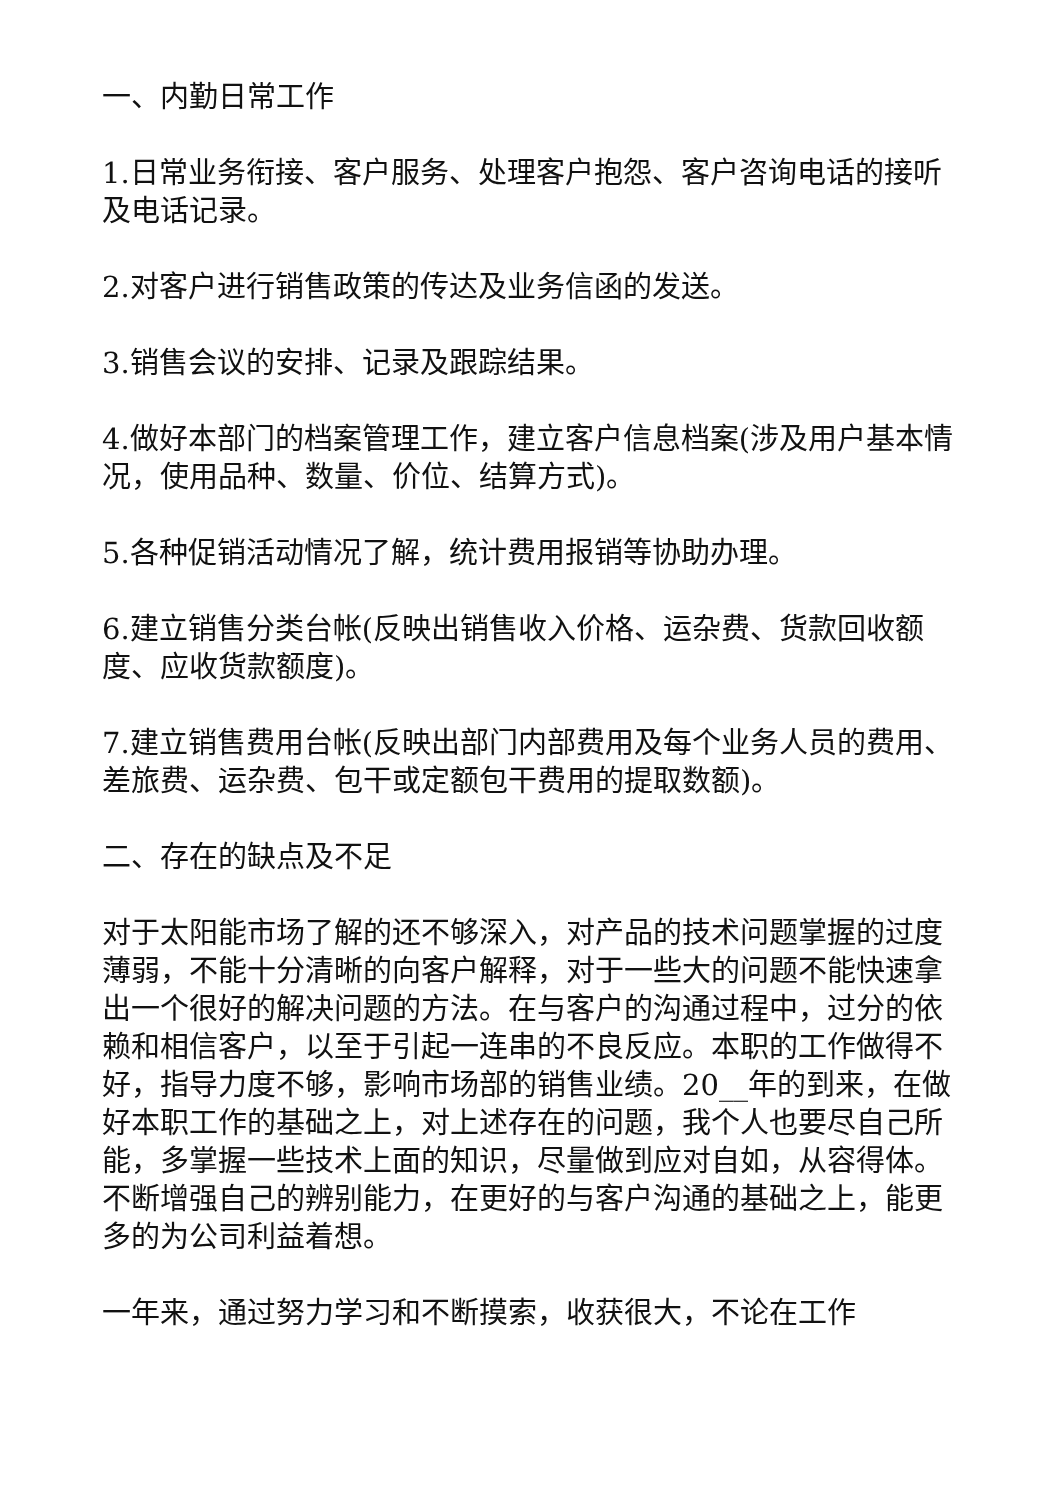一、内勤日常工作
1.日常业务衔接、客户服务、处理客户抱怨、客户咨询电话的接听及电话记录。
2.对客户进行销售政策的传达及业务信函的发送。
3.销售会议的安排、记录及跟踪结果。
4.做好本部门的档案管理工作，建立客户信息档案(涉及用户基本情况，使用品种、数量、价位、结算方式)。
5.各种促销活动情况了解，统计费用报销等协助办理。
6.建立销售分类台帐(反映出销售收入价格、运杂费、货款回收额度、应收货款额度)。
7.建立销售费用台帐(反映出部门内部费用及每个业务人员的费用、差旅费、运杂费、包干或定额包干费用的提取数额)。
二、存在的缺点及不足
对于太阳能市场了解的还不够深入，对产品的技术问题掌握的过度薄弱，不能十分清晰的向客户解释，对于一些大的问题不能快速拿出一个很好的解决问题的方法。在与客户的沟通过程中，过分的依赖和相信客户，以至于引起一连串的不良反应。本职的工作做得不好，指导力度不够，影响市场部的销售业绩。20__年的到来，在做好本职工作的基础之上，对上述存在的问题，我个人也要尽自己所能，多掌握一些技术上面的知识，尽量做到应对自如，从容得体。不断增强自己的辨别能力，在更好的与客户沟通的基础之上，能更多的为公司利益着想。
一年来，通过努力学习和不断摸索，收获很大，不论在工作